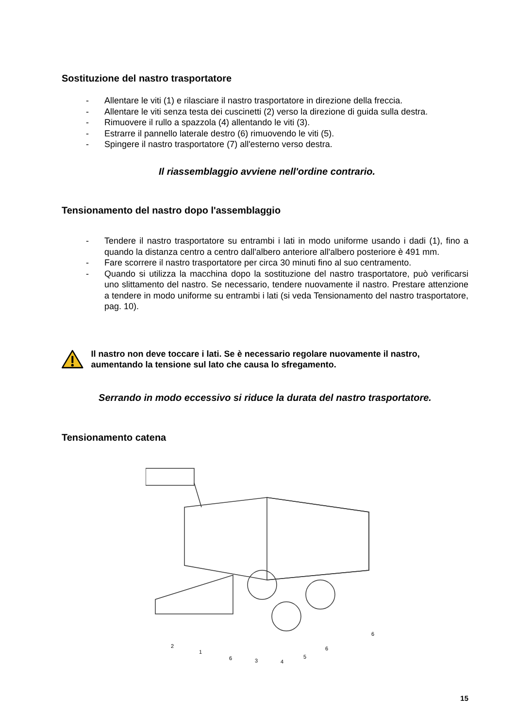Sostituzione del nastro trasportatore
- Allentare le viti (1) e rilasciare il nastro trasportatore in direzione della freccia.
- Allentare le viti senza testa dei cuscinetti (2) verso la direzione di guida sulla destra.
- Rimuovere il rullo a spazzola (4) allentando le viti (3).
- Estrarre il pannello laterale destro (6) rimuovendo le viti (5).
- Spingere il nastro trasportatore (7) all'esterno verso destra.
Il riassemblaggio avviene nell'ordine contrario.
Tensionamento del nastro dopo l'assemblaggio
- Tendere il nastro trasportatore su entrambi i lati in modo uniforme usando i dadi (1), fino a quando la distanza centro a centro dall'albero anteriore all'albero posteriore è 491 mm.
- Fare scorrere il nastro trasportatore per circa 30 minuti fino al suo centramento.
- Quando si utilizza la macchina dopo la sostituzione del nastro trasportatore, può verificarsi uno slittamento del nastro. Se necessario, tendere nuovamente il nastro. Prestare attenzione a tendere in modo uniforme su entrambi i lati (si veda Tensionamento del nastro trasportatore, pag. 10).
Il nastro non deve toccare i lati. Se è necessario regolare nuovamente il nastro, aumentando la tensione sul lato che causa lo sfregamento.
Serrando in modo eccessivo si riduce la durata del nastro trasportatore.
Tensionamento catena
2
1
6
3
4
5
6
6
15